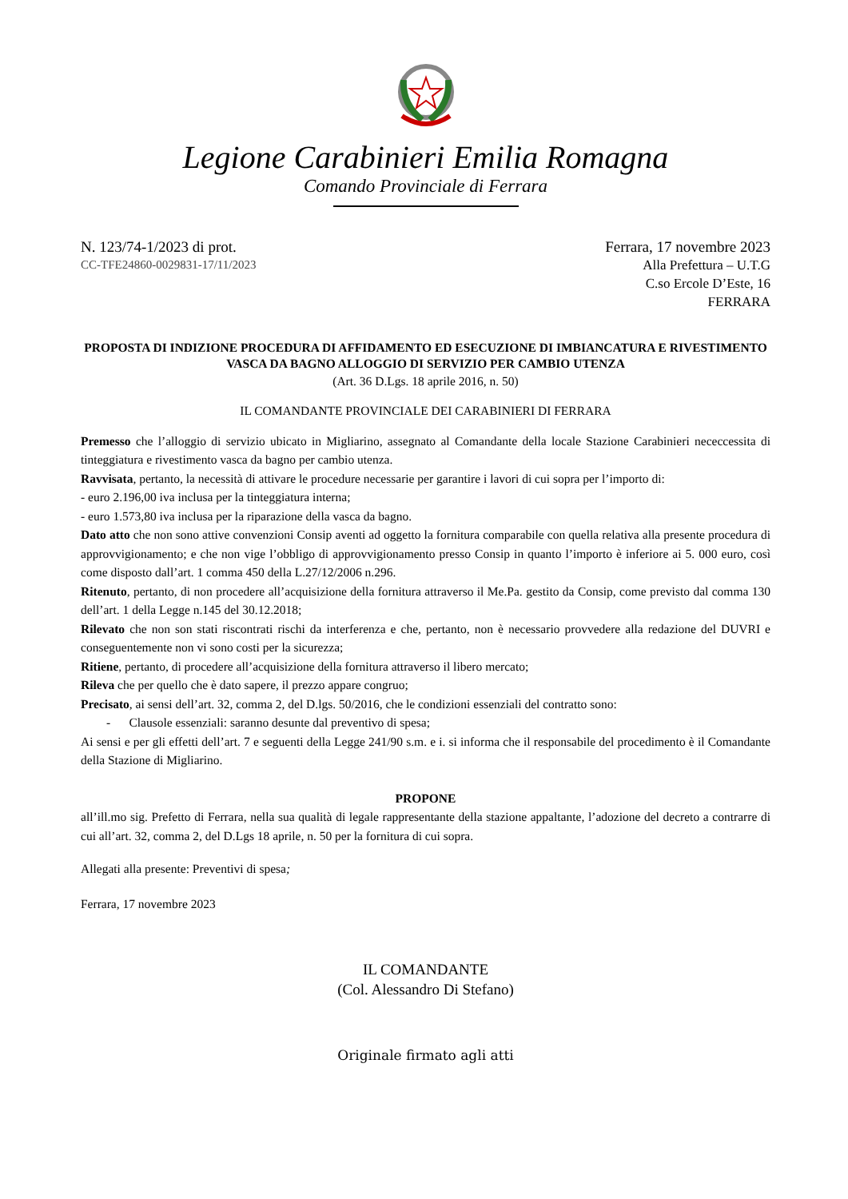Legione Carabinieri Emilia Romagna
Comando Provinciale di Ferrara
N. 123/74-1/2023 di prot.
CC-TFE24860-0029831-17/11/2023
Ferrara, 17 novembre 2023
Alla Prefettura – U.T.G
C.so Ercole D’Este, 16
FERRARA
PROPOSTA DI INDIZIONE PROCEDURA DI AFFIDAMENTO ED ESECUZIONE DI IMBIANCATURA E RIVESTIMENTO VASCA DA BAGNO ALLOGGIO DI SERVIZIO PER CAMBIO UTENZA
(Art. 36 D.Lgs. 18 aprile 2016, n. 50)
IL COMANDANTE PROVINCIALE DEI CARABINIERI DI FERRARA
Premesso che l’alloggio di servizio ubicato in Migliarino, assegnato al Comandante della locale Stazione Carabinieri nececcessita di tinteggiatura e rivestimento vasca da bagno per cambio utenza.
Ravvisata, pertanto, la necessità di attivare le procedure necessarie per garantire i lavori di cui sopra per l’importo di:
- euro 2.196,00 iva inclusa per la tinteggiatura interna;
- euro 1.573,80 iva inclusa per la riparazione della vasca da bagno.
Dato atto che non sono attive convenzioni Consip aventi ad oggetto la fornitura comparabile con quella relativa alla presente procedura di approvvigionamento; e che non vige l’obbligo di approvvigionamento presso Consip in quanto l’importo è inferiore ai 5. 000 euro, così come disposto dall’art. 1 comma 450 della L.27/12/2006 n.296.
Ritenuto, pertanto, di non procedere all’acquisizione della fornitura attraverso il Me.Pa. gestito da Consip, come previsto dal comma 130 dell’art. 1 della Legge n.145 del 30.12.2018;
Rilevato che non son stati riscontrati rischi da interferenza e che, pertanto, non è necessario provvedere alla redazione del DUVRI e conseguentemente non vi sono costi per la sicurezza;
Ritiene, pertanto, di procedere all’acquisizione della fornitura attraverso il libero mercato;
Rileva che per quello che è dato sapere, il prezzo appare congruo;
Precisato, ai sensi dell’art. 32, comma 2, del D.lgs. 50/2016, che le condizioni essenziali del contratto sono:
- Clausole essenziali: saranno desunte dal preventivo di spesa;
Ai sensi e per gli effetti dell’art. 7 e seguenti della Legge 241/90 s.m. e i. si informa che il responsabile del procedimento è il Comandante della Stazione di Migliarino.
PROPONE
all’ill.mo sig. Prefetto di Ferrara, nella sua qualità di legale rappresentante della stazione appaltante, l’adozione del decreto a contrarre di cui all’art. 32, comma 2, del D.Lgs 18 aprile, n. 50 per la fornitura di cui sopra.
Allegati alla presente: Preventivi di spesa;
Ferrara, 17 novembre 2023
IL COMANDANTE
(Col. Alessandro Di Stefano)
Originale firmato agli atti